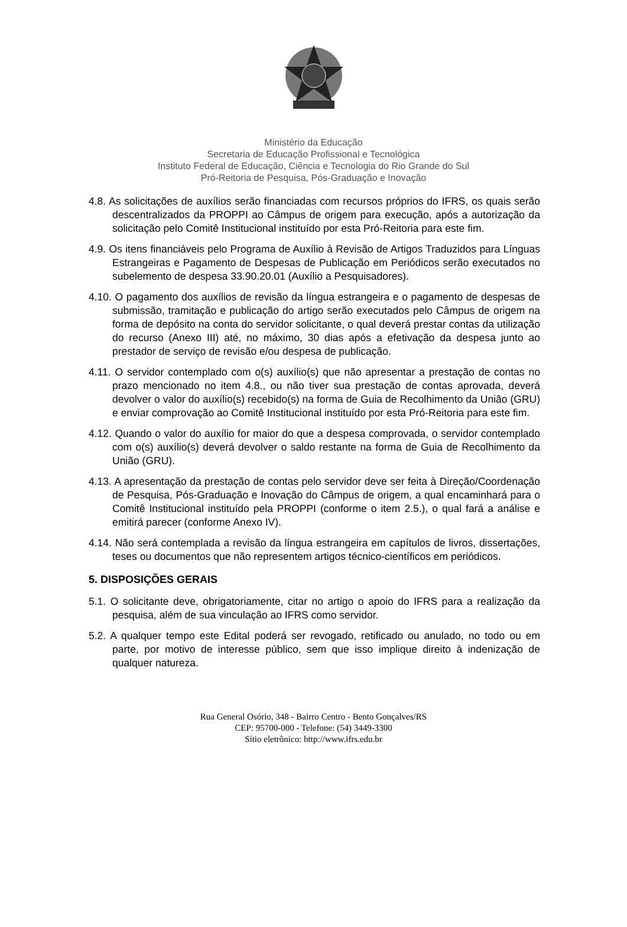Ministério da Educação
Secretaria de Educação Profissional e Tecnológica
Instituto Federal de Educação, Ciência e Tecnologia do Rio Grande do Sul
Pró-Reitoria de Pesquisa, Pós-Graduação e Inovação
4.8. As solicitações de auxílios serão financiadas com recursos próprios do IFRS, os quais serão descentralizados da PROPPI ao Câmpus de origem para execução, após a autorização da solicitação pelo Comitê Institucional instituído por esta Pró-Reitoria para este fim.
4.9. Os itens financiáveis pelo Programa de Auxílio à Revisão de Artigos Traduzidos para Línguas Estrangeiras e Pagamento de Despesas de Publicação em Periódicos serão executados no subelemento de despesa 33.90.20.01 (Auxílio a Pesquisadores).
4.10. O pagamento dos auxílios de revisão da língua estrangeira e o pagamento de despesas de submissão, tramitação e publicação do artigo serão executados pelo Câmpus de origem na forma de depósito na conta do servidor solicitante, o qual deverá prestar contas da utilização do recurso (Anexo III) até, no máximo, 30 dias após a efetivação da despesa junto ao prestador de serviço de revisão e/ou despesa de publicação.
4.11. O servidor contemplado com o(s) auxílio(s) que não apresentar a prestação de contas no prazo mencionado no item 4.8., ou não tiver sua prestação de contas aprovada, deverá devolver o valor do auxílio(s) recebido(s) na forma de Guia de Recolhimento da União (GRU) e enviar comprovação ao Comitê Institucional instituído por esta Pró-Reitoria para este fim.
4.12. Quando o valor do auxílio for maior do que a despesa comprovada, o servidor contemplado com o(s) auxílio(s) deverá devolver o saldo restante na forma de Guia de Recolhimento da União (GRU).
4.13. A apresentação da prestação de contas pelo servidor deve ser feita à Direção/Coordenação de Pesquisa, Pós-Graduação e Inovação do Câmpus de origem, a qual encaminhará para o Comitê Institucional instituído pela PROPPI (conforme o item 2.5.), o qual fará a análise e emitirá parecer (conforme Anexo IV).
4.14. Não será contemplada a revisão da língua estrangeira em capítulos de livros, dissertações, teses ou documentos que não representem artigos técnico-científicos em periódicos.
5. DISPOSIÇÕES GERAIS
5.1. O solicitante deve, obrigatoriamente, citar no artigo o apoio do IFRS para a realização da pesquisa, além de sua vinculação ao IFRS como servidor.
5.2. A qualquer tempo este Edital poderá ser revogado, retificado ou anulado, no todo ou em parte, por motivo de interesse público, sem que isso implique direito à indenização de qualquer natureza.
Rua General Osório, 348 - Bairro Centro - Bento Gonçalves/RS
CEP: 95700-000 - Telefone: (54) 3449-3300
Sítio eletrônico: http://www.ifrs.edu.br